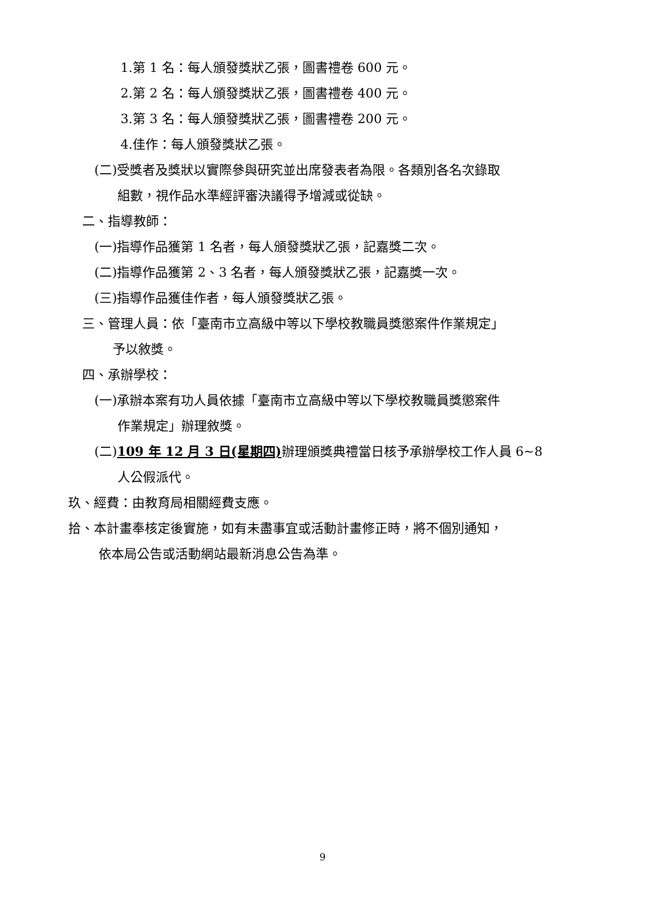1.第 1 名：每人頒發獎狀乙張，圖書禮卷 600 元。
2.第 2 名：每人頒發獎狀乙張，圖書禮卷 400 元。
3.第 3 名：每人頒發獎狀乙張，圖書禮卷 200 元。
4.佳作：每人頒發獎狀乙張。
(二)受獎者及獎狀以實際參與研究並出席發表者為限。各類別各名次錄取
組數，視作品水準經評審決議得予增減或從缺。
二、指導教師：
(一)指導作品獲第 1 名者，每人頒發獎狀乙張，記嘉獎二次。
(二)指導作品獲第 2、3 名者，每人頒發獎狀乙張，記嘉獎一次。
(三)指導作品獲佳作者，每人頒發獎狀乙張。
三、管理人員：依「臺南市立高級中等以下學校教職員獎懲案件作業規定」
予以敘獎。
四、承辦學校：
(一)承辦本案有功人員依據「臺南市立高級中等以下學校教職員獎懲案件
作業規定」辦理敘獎。
(二)109 年 12 月 3 日(星期四) 辦理頒獎典禮當日核予承辦學校工作人員 6~8
人公假派代。
玖、經費：由教育局相關經費支應。
拾、本計畫奉核定後實施，如有未盡事宜或活動計畫修正時，將不個別通知，
依本局公告或活動網站最新消息公告為準。
9